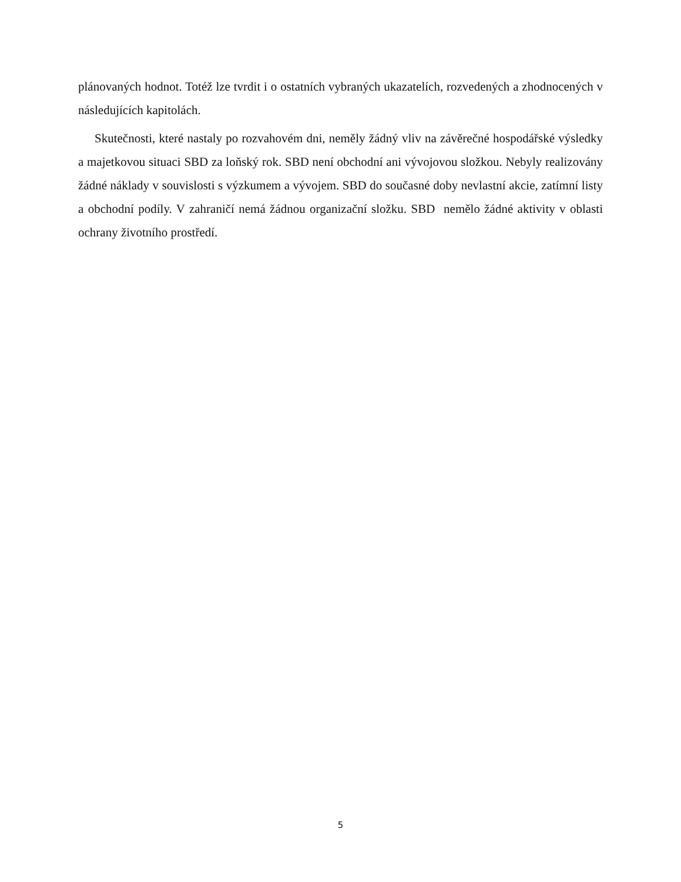plánovaných hodnot. Totéž lze tvrdit i o ostatních vybraných ukazatelích, rozvedených a zhodnocených v následujících kapitolách.
Skutečnosti, které nastaly po rozvahovém dni, neměly žádný vliv na závěrečné hospodářské výsledky a majetkovou situaci SBD za loňský rok. SBD není obchodní ani vývojovou složkou. Nebyly realizovány žádné náklady v souvislosti s výzkumem a vývojem. SBD do současné doby nevlastní akcie, zatímní listy a obchodní podíly. V zahraničí nemá žádnou organizační složku. SBD nemělo žádné aktivity v oblasti ochrany životního prostředí.
5